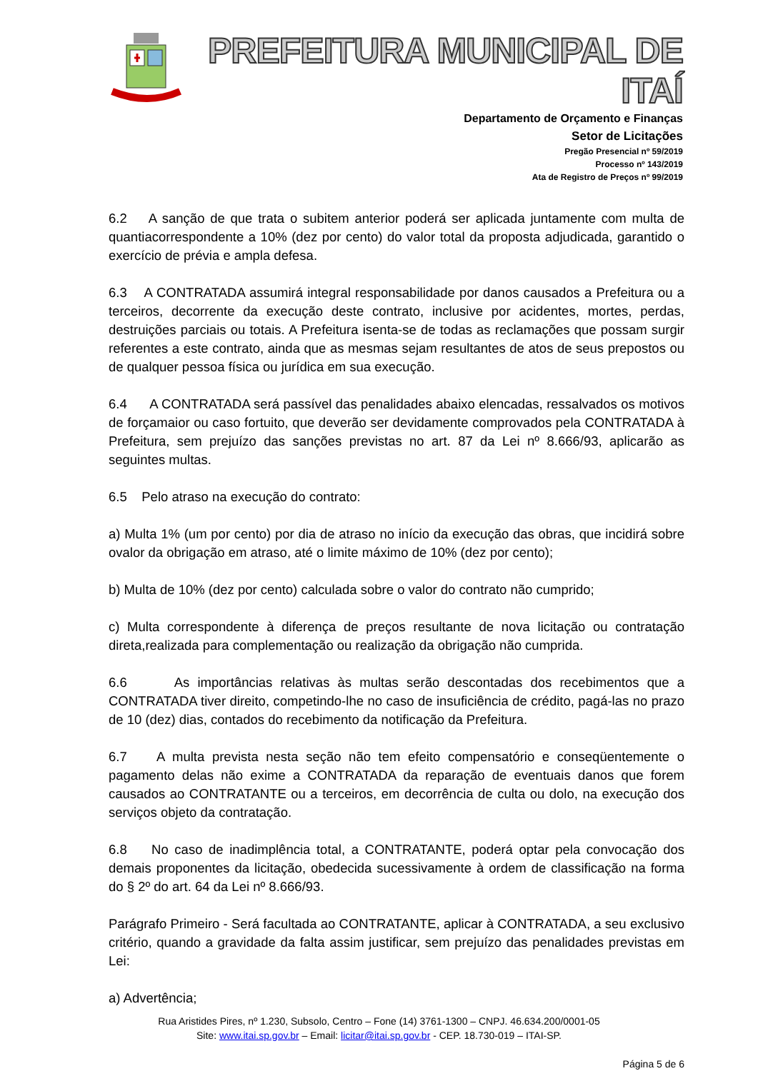PREFEITURA MUNICIPAL DE ITAÍ
Departamento de Orçamento e Finanças
Setor de Licitações
Pregão Presencial nº 59/2019
Processo nº 143/2019
Ata de Registro de Preços nº 99/2019
6.2 A sanção de que trata o subitem anterior poderá ser aplicada juntamente com multa de quantiacorrespondente a 10% (dez por cento) do valor total da proposta adjudicada, garantido o exercício de prévia e ampla defesa.
6.3 A CONTRATADA assumirá integral responsabilidade por danos causados a Prefeitura ou a terceiros, decorrente da execução deste contrato, inclusive por acidentes, mortes, perdas, destruições parciais ou totais. A Prefeitura isenta-se de todas as reclamações que possam surgir referentes a este contrato, ainda que as mesmas sejam resultantes de atos de seus prepostos ou de qualquer pessoa física ou jurídica em sua execução.
6.4 A CONTRATADA será passível das penalidades abaixo elencadas, ressalvados os motivos de forçamaior ou caso fortuito, que deverão ser devidamente comprovados pela CONTRATADA à Prefeitura, sem prejuízo das sanções previstas no art. 87 da Lei nº 8.666/93, aplicarão as seguintes multas.
6.5 Pelo atraso na execução do contrato:
a) Multa 1% (um por cento) por dia de atraso no início da execução das obras, que incidirá sobre ovalor da obrigação em atraso, até o limite máximo de 10% (dez por cento);
b) Multa de 10% (dez por cento) calculada sobre o valor do contrato não cumprido;
c) Multa correspondente à diferença de preços resultante de nova licitação ou contratação direta,realizada para complementação ou realização da obrigação não cumprida.
6.6 As importâncias relativas às multas serão descontadas dos recebimentos que a CONTRATADA tiver direito, competindo-lhe no caso de insuficiência de crédito, pagá-las no prazo de 10 (dez) dias, contados do recebimento da notificação da Prefeitura.
6.7 A multa prevista nesta seção não tem efeito compensatório e conseqüentemente o pagamento delas não exime a CONTRATADA da reparação de eventuais danos que forem causados ao CONTRATANTE ou a terceiros, em decorrência de culta ou dolo, na execução dos serviços objeto da contratação.
6.8 No caso de inadimplência total, a CONTRATANTE, poderá optar pela convocação dos demais proponentes da licitação, obedecida sucessivamente à ordem de classificação na forma do § 2º do art. 64 da Lei nº 8.666/93.
Parágrafo Primeiro - Será facultada ao CONTRATANTE, aplicar à CONTRATADA, a seu exclusivo critério, quando a gravidade da falta assim justificar, sem prejuízo das penalidades previstas em Lei:
a) Advertência;
Rua Aristides Pires, nº 1.230, Subsolo, Centro – Fone (14) 3761-1300 – CNPJ. 46.634.200/0001-05
Site: www.itai.sp.gov.br – Email: licitar@itai.sp.gov.br - CEP. 18.730-019 – ITAI-SP.
Página 5 de 6